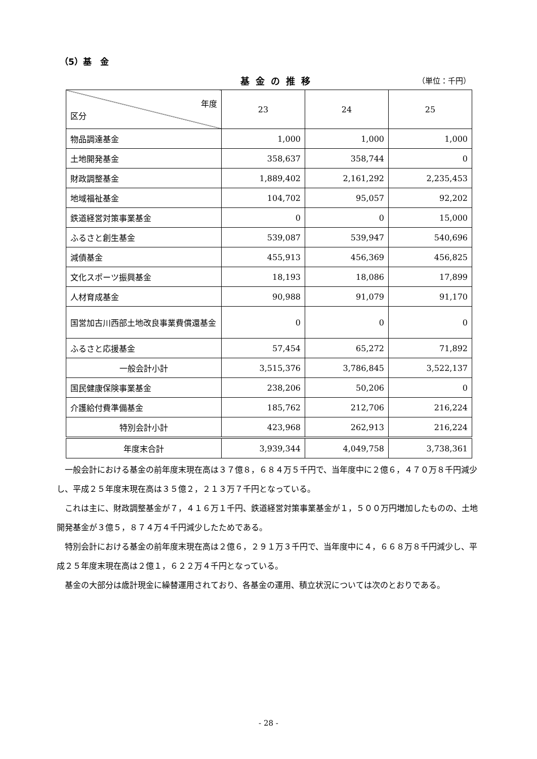（5）基　金
基金の推移
（単位：千円）
| 年度 区分 | 23 | 24 | 25 |
| --- | --- | --- | --- |
| 物品調達基金 | 1,000 | 1,000 | 1,000 |
| 土地開発基金 | 358,637 | 358,744 | 0 |
| 財政調整基金 | 1,889,402 | 2,161,292 | 2,235,453 |
| 地域福祉基金 | 104,702 | 95,057 | 92,202 |
| 鉄道経営対策事業基金 | 0 | 0 | 15,000 |
| ふるさと創生基金 | 539,087 | 539,947 | 540,696 |
| 減債基金 | 455,913 | 456,369 | 456,825 |
| 文化スポーツ振興基金 | 18,193 | 18,086 | 17,899 |
| 人材育成基金 | 90,988 | 91,079 | 91,170 |
| 国営加古川西部土地改良事業費償還基金 | 0 | 0 | 0 |
| ふるさと応援基金 | 57,454 | 65,272 | 71,892 |
| 一般会計小計 | 3,515,376 | 3,786,845 | 3,522,137 |
| 国民健康保険事業基金 | 238,206 | 50,206 | 0 |
| 介護給付費準備基金 | 185,762 | 212,706 | 216,224 |
| 特別会計小計 | 423,968 | 262,913 | 216,224 |
| 年度末合計 | 3,939,344 | 4,049,758 | 3,738,361 |
一般会計における基金の前年度末現在高は３７億８，６８４万５千円で、当年度中に２億６，４７０万８千円減少し、平成２５年度末現在高は３５億２，２１３万７千円となっている。
これは主に、財政調整基金が７，４１６万１千円、鉄道経営対策事業基金が１，５００万円増加したものの、土地開発基金が３億５，８７４万４千円減少したためである。
特別会計における基金の前年度末現在高は２億６，２９１万３千円で、当年度中に４，６６８万８千円減少し、平成２５年度末現在高は２億１，６２２万４千円となっている。
基金の大部分は歳計現金に繰替運用されており、各基金の運用、積立状況については次のとおりである。
- 28 -